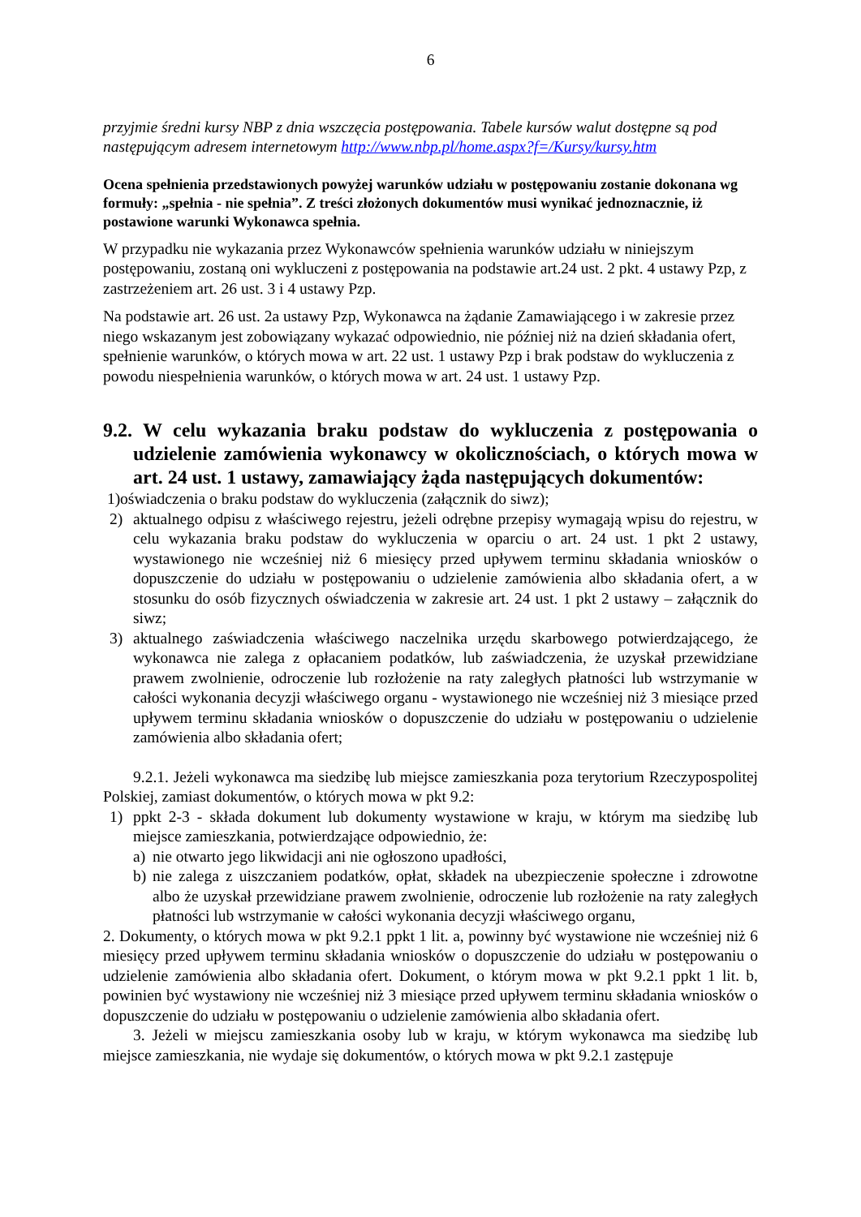6
przyjmie średni kursy NBP z dnia wszczęcia postępowania. Tabele kursów walut dostępne są pod następującym adresem internetowym http://www.nbp.pl/home.aspx?f=/Kursy/kursy.htm
Ocena spełnienia przedstawionych powyżej warunków udziału w postępowaniu zostanie dokonana wg formuły: „spełnia - nie spełnia”. Z treści złożonych dokumentów musi wynikać jednoznacznie, iż postawione warunki Wykonawca spełnia.
W przypadku nie wykazania przez Wykonawców spełnienia warunków udziału w niniejszym postępowaniu, zostaną oni wykluczeni z postępowania na podstawie art.24 ust. 2 pkt. 4 ustawy Pzp, z zastrzeżeniem art. 26 ust. 3 i 4 ustawy Pzp.
Na podstawie art. 26 ust. 2a ustawy Pzp, Wykonawca na żądanie Zamawiającego i w zakresie przez niego wskazanym jest zobowiązany wykazać odpowiednio, nie później niż na dzień składania ofert, spełnienie warunków, o których mowa w art. 22 ust. 1 ustawy Pzp i brak podstaw do wykluczenia z powodu niespełnienia warunków, o których mowa w art. 24 ust. 1 ustawy Pzp.
9.2. W celu wykazania braku podstaw do wykluczenia z postępowania o udzielenie zamówienia wykonawcy w okolicznościach, o których mowa w art. 24 ust. 1 ustawy, zamawiający żąda następujących dokumentów:
1)oświadczenia o braku podstaw do wykluczenia (załącznik do siwz);
2) aktualnego odpisu z właściwego rejestru, jeżeli odrębne przepisy wymagają wpisu do rejestru, w celu wykazania braku podstaw do wykluczenia w oparciu o art. 24 ust. 1 pkt 2 ustawy, wystawionego nie wcześniej niż 6 miesięcy przed upływem terminu składania wniosków o dopuszczenie do udziału w postępowaniu o udzielenie zamówienia albo składania ofert, a w stosunku do osób fizycznych oświadczenia w zakresie art. 24 ust. 1 pkt 2 ustawy – załącznik do siwz;
3) aktualnego zaświadczenia właściwego naczelnika urzędu skarbowego potwierdzającego, że wykonawca nie zalega z opłacaniem podatków, lub zaświadczenia, że uzyskał przewidziane prawem zwolnienie, odroczenie lub rozłożenie na raty zaległych płatności lub wstrzymanie w całości wykonania decyzji właściwego organu - wystawionego nie wcześniej niż 3 miesiące przed upływem terminu składania wniosków o dopuszczenie do udziału w postępowaniu o udzielenie zamówienia albo składania ofert;
9.2.1. Jeżeli wykonawca ma siedzibę lub miejsce zamieszkania poza terytorium Rzeczypospolitej Polskiej, zamiast dokumentów, o których mowa w pkt 9.2:
1) ppkt 2-3 - składa dokument lub dokumenty wystawione w kraju, w którym ma siedzibę lub miejsce zamieszkania, potwierdzające odpowiednio, że:
a) nie otwarto jego likwidacji ani nie ogłoszono upadłości,
b) nie zalega z uiszczaniem podatków, opłat, składek na ubezpieczenie społeczne i zdrowotne albo że uzyskał przewidziane prawem zwolnienie, odroczenie lub rozłożenie na raty zaległych płatności lub wstrzymanie w całości wykonania decyzji właściwego organu,
2. Dokumenty, o których mowa w pkt 9.2.1 ppkt 1 lit. a, powinny być wystawione nie wcześniej niż 6 miesięcy przed upływem terminu składania wniosków o dopuszczenie do udziału w postępowaniu o udzielenie zamówienia albo składania ofert. Dokument, o którym mowa w pkt 9.2.1 ppkt 1 lit. b, powinien być wystawiony nie wcześniej niż 3 miesiące przed upływem terminu składania wniosków o dopuszczenie do udziału w postępowaniu o udzielenie zamówienia albo składania ofert.
3. Jeżeli w miejscu zamieszkania osoby lub w kraju, w którym wykonawca ma siedzibę lub miejsce zamieszkania, nie wydaje się dokumentów, o których mowa w pkt 9.2.1 zastępuje